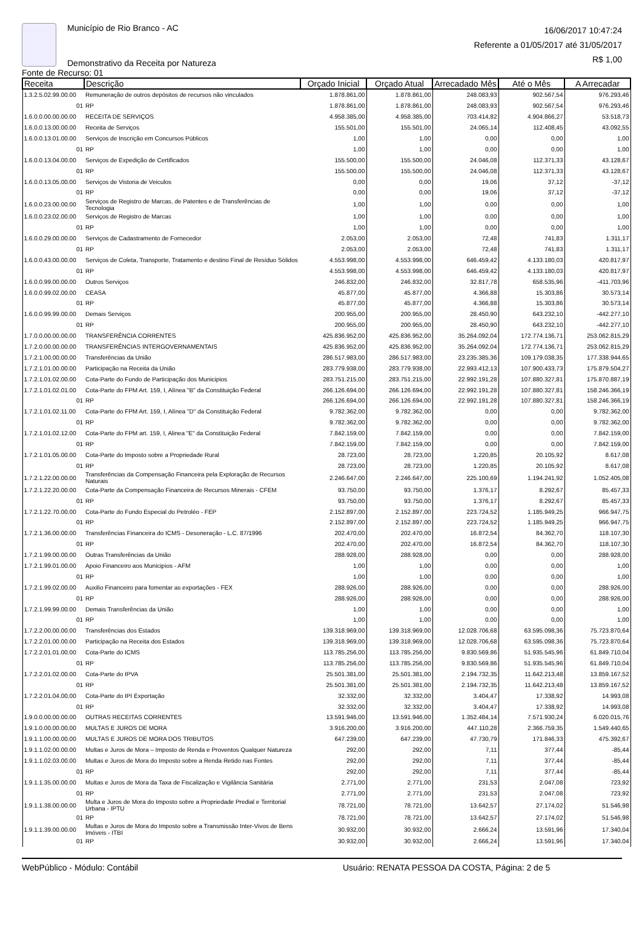Município de Rio Branco - AC
Demonstrativo da Receita por Natureza
Fonte de Recurso: 01
16/06/2017 10:47:24
Referente a 01/05/2017 até 31/05/2017
R$ 1,00
| Receita | Descrição | Orçado Inicial | Orçado Atual | Arrecadado Mês | Até o Mês | A Arrecadar |
| --- | --- | --- | --- | --- | --- | --- |
| 1.3.2.5.02.99.00.00 | Remuneração de outros depósitos de recursos não vinculados | 1.878.861,00 | 1.878.861,00 | 248.083,93 | 902.567,54 | 976.293,46 |
| 01 | RP | 1.878.861,00 | 1.878.861,00 | 248.083,93 | 902.567,54 | 976.293,46 |
| 1.6.0.0.00.00.00.00 | RECEITA DE SERVIÇOS | 4.958.385,00 | 4.958.385,00 | 703.414,82 | 4.904.866,27 | 53.518,73 |
| 1.6.0.0.13.00.00.00 | Receita de Serviços | 155.501,00 | 155.501,00 | 24.065,14 | 112.408,45 | 43.092,55 |
| 1.6.0.0.13.01.00.00 | Serviços de Inscrição em Concursos Públicos | 1,00 | 1,00 | 0,00 | 0,00 | 1,00 |
| 01 | RP | 1,00 | 1,00 | 0,00 | 0,00 | 1,00 |
| 1.6.0.0.13.04.00.00 | Serviços de Expedição de Certificados | 155.500,00 | 155.500,00 | 24.046,08 | 112.371,33 | 43.128,67 |
| 01 | RP | 155.500,00 | 155.500,00 | 24.046,08 | 112.371,33 | 43.128,67 |
| 1.6.0.0.13.05.00.00 | Serviços de Vistoria de Veiculos | 0,00 | 0,00 | 19,06 | 37,12 | -37,12 |
| 01 | RP | 0,00 | 0,00 | 19,06 | 37,12 | -37,12 |
| 1.6.0.0.23.00.00.00 | Serviços de Registro de Marcas, de Patentes e de Transferências de Tecnologia | 1,00 | 1,00 | 0,00 | 0,00 | 1,00 |
| 1.6.0.0.23.02.00.00 | Serviços de Registro de Marcas | 1,00 | 1,00 | 0,00 | 0,00 | 1,00 |
| 01 | RP | 1,00 | 1,00 | 0,00 | 0,00 | 1,00 |
| 1.6.0.0.29.00.00.00 | Serviços de Cadastramento de Fornecedor | 2.053,00 | 2.053,00 | 72,48 | 741,83 | 1.311,17 |
| 01 | RP | 2.053,00 | 2.053,00 | 72,48 | 741,83 | 1.311,17 |
| 1.6.0.0.43.00.00.00 | Serviços de Coleta, Transporte, Tratamento e destino Final de Resíduo Sólidos | 4.553.998,00 | 4.553.998,00 | 646.459,42 | 4.133.180,03 | 420.817,97 |
| 01 | RP | 4.553.998,00 | 4.553.998,00 | 646.459,42 | 4.133.180,03 | 420.817,97 |
| 1.6.0.0.99.00.00.00 | Outros Serviços | 246.832,00 | 246.832,00 | 32.817,78 | 658.535,96 | -411.703,96 |
| 1.6.0.0.99.02.00.00 | CEASA | 45.877,00 | 45.877,00 | 4.366,88 | 15.303,86 | 30.573,14 |
| 01 | RP | 45.877,00 | 45.877,00 | 4.366,88 | 15.303,86 | 30.573,14 |
| 1.6.0.0.99.99.00.00 | Demais Serviços | 200.955,00 | 200.955,00 | 28.450,90 | 643.232,10 | -442.277,10 |
| 01 | RP | 200.955,00 | 200.955,00 | 28.450,90 | 643.232,10 | -442.277,10 |
| 1.7.0.0.00.00.00.00 | TRANSFERÊNCIA CORRENTES | 425.836.952,00 | 425.836.952,00 | 35.264.092,04 | 172.774.136,71 | 253.062.815,29 |
| 1.7.2.0.00.00.00.00 | TRANSFERÊNCIAS INTERGOVERNAMENTAIS | 425.836.952,00 | 425.836.952,00 | 35.264.092,04 | 172.774.136,71 | 253.062.815,29 |
| 1.7.2.1.00.00.00.00 | Transferências da União | 286.517.983,00 | 286.517.983,00 | 23.235.385,36 | 109.179.038,35 | 177.338.944,65 |
| 1.7.2.1.01.00.00.00 | Participação na Receita da União | 283.779.938,00 | 283.779.938,00 | 22.993.412,13 | 107.900.433,73 | 175.879.504,27 |
| 1.7.2.1.01.02.00.00 | Cota-Parte do Fundo de Participação dos Municipios | 283.751.215,00 | 283.751.215,00 | 22.992.191,28 | 107.880.327,81 | 175.870.887,19 |
| 1.7.2.1.01.02.01.00 | Cota-Parte do FPM Art. 159, I, Alínea "B" da Constituição Federal | 266.126.694,00 | 266.126.694,00 | 22.992.191,28 | 107.880.327,81 | 158.246.366,19 |
| 01 | RP | 266.126.694,00 | 266.126.694,00 | 22.992.191,28 | 107.880.327,81 | 158.246.366,19 |
| 1.7.2.1.01.02.11.00 | Cota-Parte do FPM Art. 159, I, Alínea "D" da Constituição Federal | 9.782.362,00 | 9.782.362,00 | 0,00 | 0,00 | 9.782.362,00 |
| 01 | RP | 9.782.362,00 | 9.782.362,00 | 0,00 | 0,00 | 9.782.362,00 |
| 1.7.2.1.01.02.12.00 | Cota-Parte do FPM art. 159, I, Alinea "E" da Constituição Federal | 7.842.159,00 | 7.842.159,00 | 0,00 | 0,00 | 7.842.159,00 |
| 01 | RP | 7.842.159,00 | 7.842.159,00 | 0,00 | 0,00 | 7.842.159,00 |
| 1.7.2.1.01.05.00.00 | Cota-Parte do Imposto sobre a Propriedade Rural | 28.723,00 | 28.723,00 | 1.220,85 | 20.105,92 | 8.617,08 |
| 01 | RP | 28.723,00 | 28.723,00 | 1.220,85 | 20.105,92 | 8.617,08 |
| 1.7.2.1.22.00.00.00 | Transferências da Compensação Financeira pela Exploração de Recursos Naturais | 2.246.647,00 | 2.246.647,00 | 225.100,69 | 1.194.241,92 | 1.052.405,08 |
| 1.7.2.1.22.20.00.00 | Cota-Parte da Compensação Financeira de Recursos Minerais - CFEM | 93.750,00 | 93.750,00 | 1.376,17 | 8.292,67 | 85.457,33 |
| 01 | RP | 93.750,00 | 93.750,00 | 1.376,17 | 8.292,67 | 85.457,33 |
| 1.7.2.1.22.70.00.00 | Cota-Parte do Fundo Especial do Petroléo - FEP | 2.152.897,00 | 2.152.897,00 | 223.724,52 | 1.185.949,25 | 966.947,75 |
| 01 | RP | 2.152.897,00 | 2.152.897,00 | 223.724,52 | 1.185.949,25 | 966.947,75 |
| 1.7.2.1.36.00.00.00 | Transferências Financeira do ICMS - Desoneração - L.C. 87/1996 | 202.470,00 | 202.470,00 | 16.872,54 | 84.362,70 | 118.107,30 |
| 01 | RP | 202.470,00 | 202.470,00 | 16.872,54 | 84.362,70 | 118.107,30 |
| 1.7.2.1.99.00.00.00 | Outras Transferências da União | 288.928,00 | 288.928,00 | 0,00 | 0,00 | 288.928,00 |
| 1.7.2.1.99.01.00.00 | Apoio Financeiro aos Municipios - AFM | 1,00 | 1,00 | 0,00 | 0,00 | 1,00 |
| 01 | RP | 1,00 | 1,00 | 0,00 | 0,00 | 1,00 |
| 1.7.2.1.99.02.00.00 | Auxilio Financeiro para fomentar as exportações - FEX | 288.926,00 | 288.926,00 | 0,00 | 0,00 | 288.926,00 |
| 01 | RP | 288.926,00 | 288.926,00 | 0,00 | 0,00 | 288.926,00 |
| 1.7.2.1.99.99.00.00 | Demais Transferências da União | 1,00 | 1,00 | 0,00 | 0,00 | 1,00 |
| 01 | RP | 1,00 | 1,00 | 0,00 | 0,00 | 1,00 |
| 1.7.2.2.00.00.00.00 | Transferências dos Estados | 139.318.969,00 | 139.318.969,00 | 12.028.706,68 | 63.595.098,36 | 75.723.870,64 |
| 1.7.2.2.01.00.00.00 | Participação na Receita dos Estados | 139.318.969,00 | 139.318.969,00 | 12.028.706,68 | 63.595.098,36 | 75.723.870,64 |
| 1.7.2.2.01.01.00.00 | Cota-Parte do ICMS | 113.785.256,00 | 113.785.256,00 | 9.830.569,86 | 51.935.545,96 | 61.849.710,04 |
| 01 | RP | 113.785.256,00 | 113.785.256,00 | 9.830.569,86 | 51.935.545,96 | 61.849.710,04 |
| 1.7.2.2.01.02.00.00 | Cota-Parte do IPVA | 25.501.381,00 | 25.501.381,00 | 2.194.732,35 | 11.642.213,48 | 13.859.167,52 |
| 01 | RP | 25.501.381,00 | 25.501.381,00 | 2.194.732,35 | 11.642.213,48 | 13.859.167,52 |
| 1.7.2.2.01.04.00.00 | Cota-Parte do IPI Exportação | 32.332,00 | 32.332,00 | 3.404,47 | 17.338,92 | 14.993,08 |
| 01 | RP | 32.332,00 | 32.332,00 | 3.404,47 | 17.338,92 | 14.993,08 |
| 1.9.0.0.00.00.00.00 | OUTRAS RECEITAS CORRENTES | 13.591.946,00 | 13.591.946,00 | 1.352.484,14 | 7.571.930,24 | 6.020.015,76 |
| 1.9.1.0.00.00.00.00 | MULTAS E JUROS DE MORA | 3.916.200,00 | 3.916.200,00 | 447.110,28 | 2.366.759,35 | 1.549.440,65 |
| 1.9.1.1.00.00.00.00 | MULTAS E JUROS DE MORA DOS TRIBUTOS | 647.239,00 | 647.239,00 | 47.730,79 | 171.846,33 | 475.392,67 |
| 1.9.1.1.02.00.00.00 | Multas e Juros de Mora – Imposto de Renda e Proventos Qualquer Natureza | 292,00 | 292,00 | 7,11 | 377,44 | -85,44 |
| 1.9.1.1.02.03.00.00 | Multas e Juros de Mora do Imposto sobre a Renda Retido nas Fontes | 292,00 | 292,00 | 7,11 | 377,44 | -85,44 |
| 01 | RP | 292,00 | 292,00 | 7,11 | 377,44 | -85,44 |
| 1.9.1.1.35.00.00.00 | Multas e Juros de Mora da Taxa de Fiscalização e Vigilância Sanitária | 2.771,00 | 2.771,00 | 231,53 | 2.047,08 | 723,92 |
| 01 | RP | 2.771,00 | 2.771,00 | 231,53 | 2.047,08 | 723,92 |
| 1.9.1.1.38.00.00.00 | Multa e Juros de Mora do Imposto sobre a Propriedade Predial e Territorial Urbana - IPTU | 78.721,00 | 78.721,00 | 13.642,57 | 27.174,02 | 51.546,98 |
| 01 | RP | 78.721,00 | 78.721,00 | 13.642,57 | 27.174,02 | 51.546,98 |
| 1.9.1.1.39.00.00.00 | Multas e Juros de Mora do Imposto sobre a Transmissão Inter-Vivos de Bens Imóveis - ITBI | 30.932,00 | 30.932,00 | 2.666,24 | 13.591,96 | 17.340,04 |
| 01 | RP | 30.932,00 | 30.932,00 | 2.666,24 | 13.591,96 | 17.340,04 |
WebPúblico - Módulo: Contábil Usuário: RENATA PESSOA DA COSTA, Página: 2 de 5